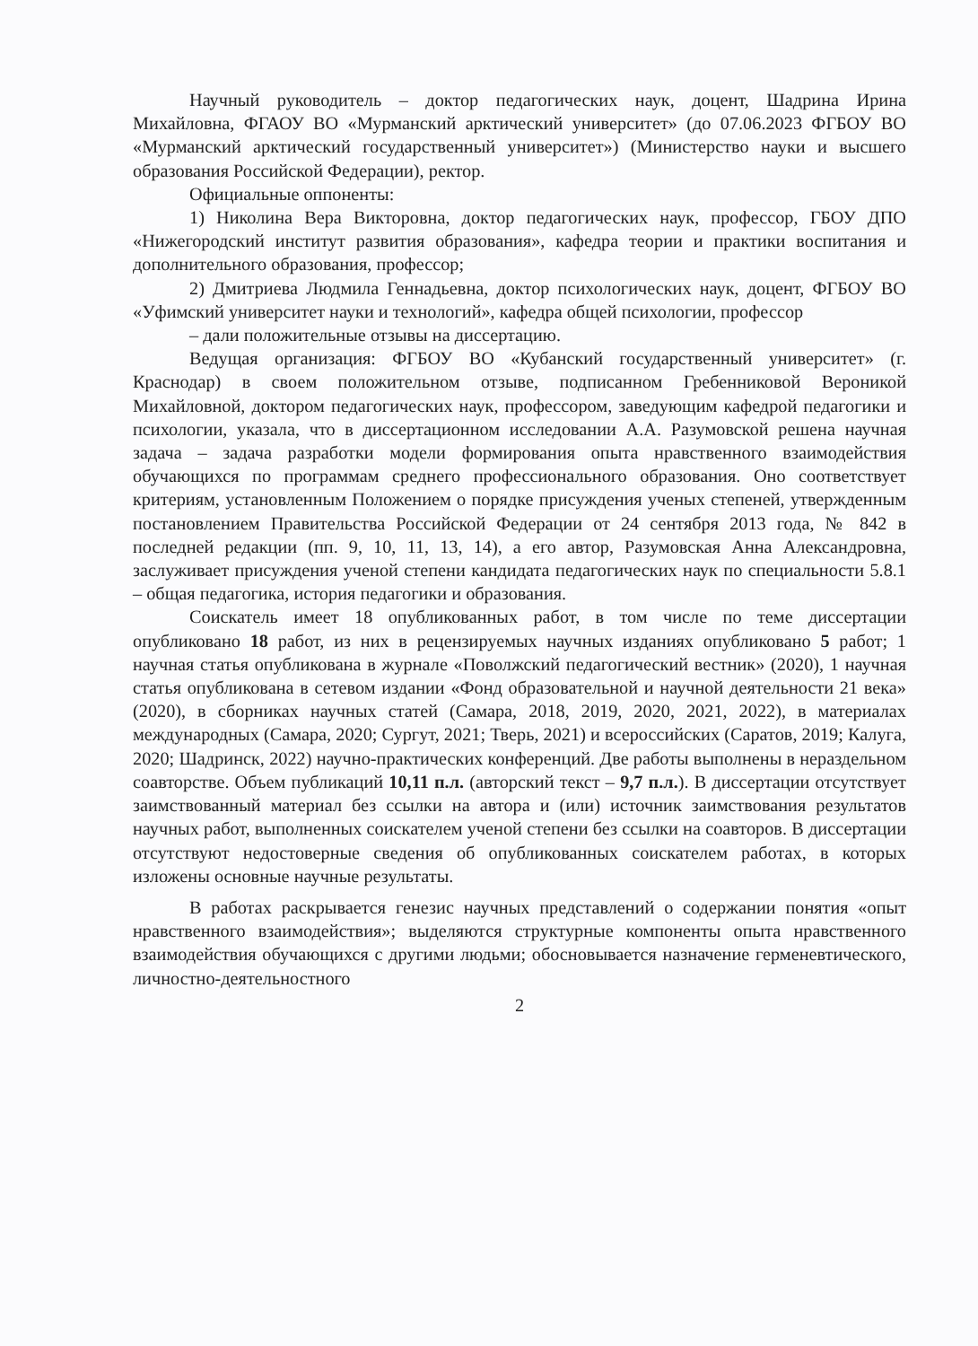Научный руководитель – доктор педагогических наук, доцент, Шадрина Ирина Михайловна, ФГАОУ ВО «Мурманский арктический университет» (до 07.06.2023 ФГБОУ ВО «Мурманский арктический государственный университет») (Министерство науки и высшего образования Российской Федерации), ректор.
Официальные оппоненты:
1) Николина Вера Викторовна, доктор педагогических наук, профессор, ГБОУ ДПО «Нижегородский институт развития образования», кафедра теории и практики воспитания и дополнительного образования, профессор;
2) Дмитриева Людмила Геннадьевна, доктор психологических наук, доцент, ФГБОУ ВО «Уфимский университет науки и технологий», кафедра общей психологии, профессор
– дали положительные отзывы на диссертацию.
Ведущая организация: ФГБОУ ВО «Кубанский государственный университет» (г. Краснодар) в своем положительном отзыве, подписанном Гребенниковой Вероникой Михайловной, доктором педагогических наук, профессором, заведующим кафедрой педагогики и психологии, указала, что в диссертационном исследовании А.А. Разумовской решена научная задача – задача разработки модели формирования опыта нравственного взаимодействия обучающихся по программам среднего профессионального образования. Оно соответствует критериям, установленным Положением о порядке присуждения ученых степеней, утвержденным постановлением Правительства Российской Федерации от 24 сентября 2013 года, № 842 в последней редакции (пп. 9, 10, 11, 13, 14), а его автор, Разумовская Анна Александровна, заслуживает присуждения ученой степени кандидата педагогических наук по специальности 5.8.1 – общая педагогика, история педагогики и образования.
Соискатель имеет 18 опубликованных работ, в том числе по теме диссертации опубликовано 18 работ, из них в рецензируемых научных изданиях опубликовано 5 работ; 1 научная статья опубликована в журнале «Поволжский педагогический вестник» (2020), 1 научная статья опубликована в сетевом издании «Фонд образовательной и научной деятельности 21 века» (2020), в сборниках научных статей (Самара, 2018, 2019, 2020, 2021, 2022), в материалах международных (Самара, 2020; Сургут, 2021; Тверь, 2021) и всероссийских (Саратов, 2019; Калуга, 2020; Шадринск, 2022) научно-практических конференций. Две работы выполнены в нераздельном соавторстве. Объем публикаций 10,11 п.л. (авторский текст – 9,7 п.л.). В диссертации отсутствует заимствованный материал без ссылки на автора и (или) источник заимствования результатов научных работ, выполненных соискателем ученой степени без ссылки на соавторов. В диссертации отсутствуют недостоверные сведения об опубликованных соискателем работах, в которых изложены основные научные результаты.
В работах раскрывается генезис научных представлений о содержании понятия «опыт нравственного взаимодействия»; выделяются структурные компоненты опыта нравственного взаимодействия обучающихся с другими людьми; обосновывается назначение герменевтического, личностно-деятельностного
2